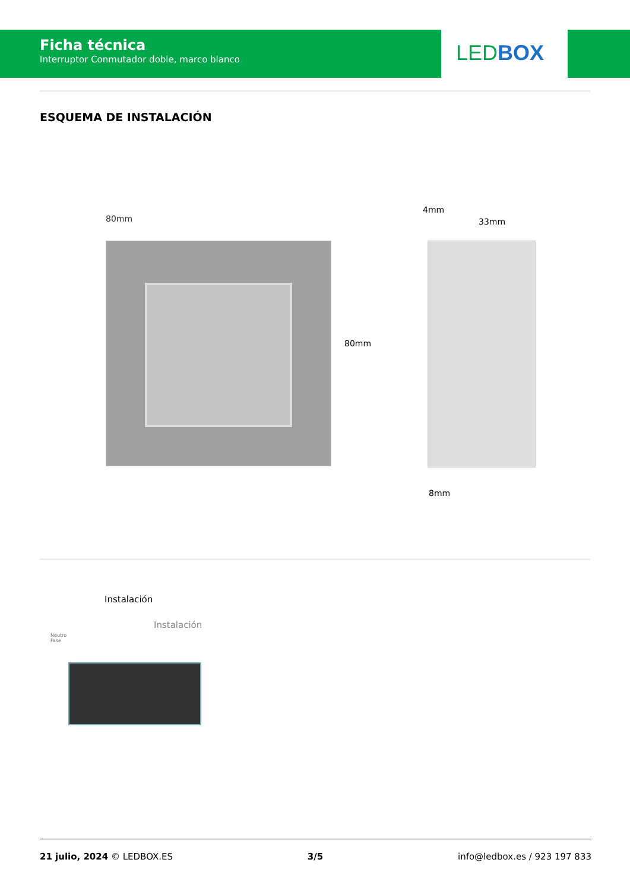Ficha técnica
Interruptor Conmutador doble, marco blanco
LED BOX
ESQUEMA DE INSTALACIÓN
80mm
80mm
4mm
33mm
8mm
Instalación
Instalación
Neutro
Fase
21 julio, 2024 © LEDBOX.ES 3/5 info@ledbox.es / 923 197 833